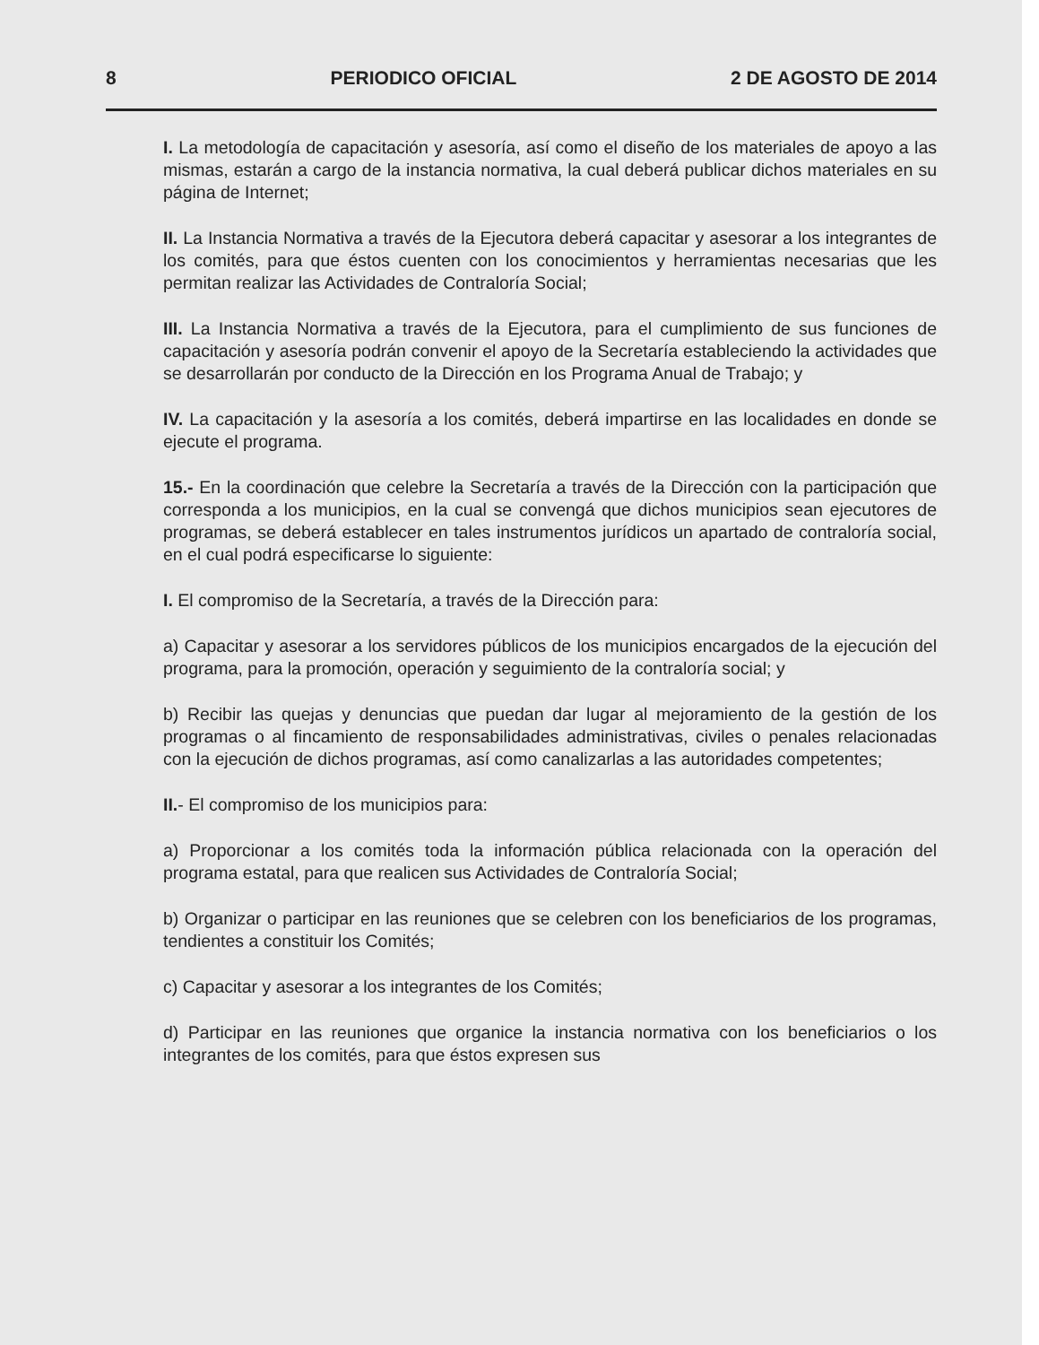8 PERIODICO OFICIAL 2 DE AGOSTO DE 2014
I. La metodología de capacitación y asesoría, así como el diseño de los materiales de apoyo a las mismas, estarán a cargo de la instancia normativa, la cual deberá publicar dichos materiales en su página de Internet;
II. La Instancia Normativa a través de la Ejecutora deberá capacitar y asesorar a los integrantes de los comités, para que éstos cuenten con los conocimientos y herramientas necesarias que les permitan realizar las Actividades de Contraloría Social;
III. La Instancia Normativa a través de la Ejecutora, para el cumplimiento de sus funciones de capacitación y asesoría podrán convenir el apoyo de la Secretaría estableciendo la actividades que se desarrollarán por conducto de la Dirección en los Programa Anual de Trabajo; y
IV. La capacitación y la asesoría a los comités, deberá impartirse en las localidades en donde se ejecute el programa.
15.- En la coordinación que celebre la Secretaría a través de la Dirección con la participación que corresponda a los municipios, en la cual se convengá que dichos municipios sean ejecutores de programas, se deberá establecer en tales instrumentos jurídicos un apartado de contraloría social, en el cual podrá especificarse lo siguiente:
I. El compromiso de la Secretaría, a través de la Dirección para:
a) Capacitar y asesorar a los servidores públicos de los municipios encargados de la ejecución del programa, para la promoción, operación y seguimiento de la contraloría social; y
b) Recibir las quejas y denuncias que puedan dar lugar al mejoramiento de la gestión de los programas o al fincamiento de responsabilidades administrativas, civiles o penales relacionadas con la ejecución de dichos programas, así como canalizarlas a las autoridades competentes;
II.- El compromiso de los municipios para:
a) Proporcionar a los comités toda la información pública relacionada con la operación del programa estatal, para que realicen sus Actividades de Contraloría Social;
b) Organizar o participar en las reuniones que se celebren con los beneficiarios de los programas, tendientes a constituir los Comités;
c) Capacitar y asesorar a los integrantes de los Comités;
d) Participar en las reuniones que organice la instancia normativa con los beneficiarios o los integrantes de los comités, para que éstos expresen sus